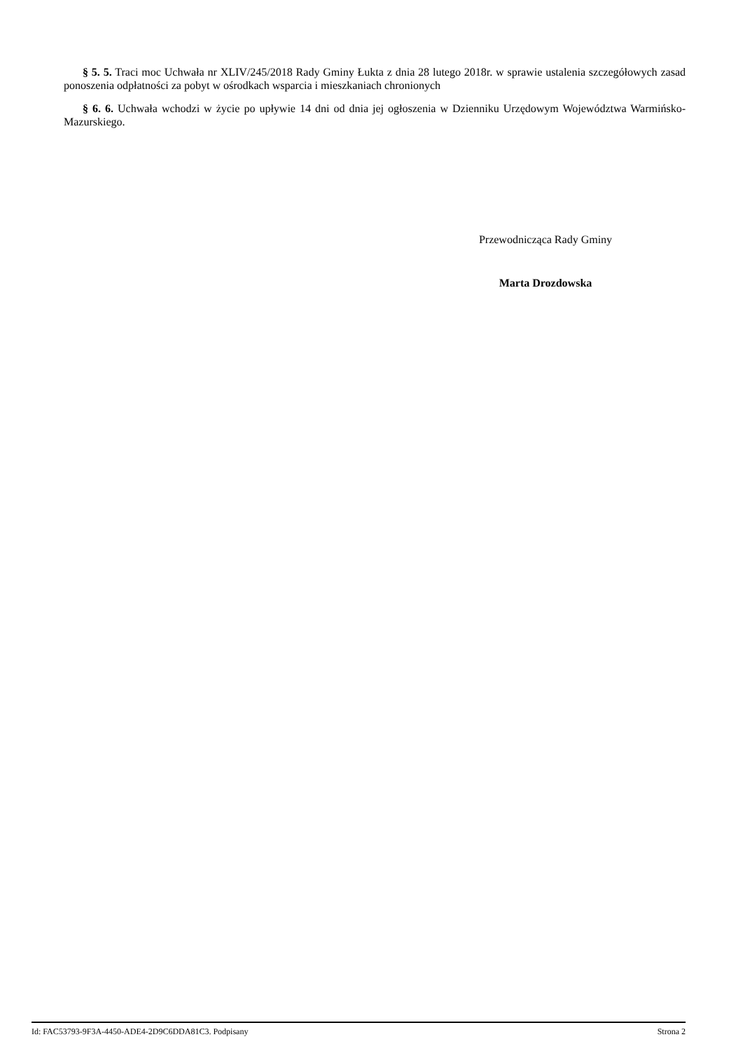§ 5. 5. Traci moc Uchwała nr XLIV/245/2018 Rady Gminy Łukta z dnia 28 lutego 2018r. w sprawie ustalenia szczegółowych zasad ponoszenia odpłatności za pobyt w ośrodkach wsparcia i mieszkaniach chronionych
§ 6. 6. Uchwała wchodzi w życie po upływie 14 dni od dnia jej ogłoszenia w Dzienniku Urzędowym Województwa Warmińsko-Mazurskiego.
Przewodnicząca Rady Gminy
Marta Drozdowska
Id: FAC53793-9F3A-4450-ADE4-2D9C6DDA81C3. Podpisany Strona 2